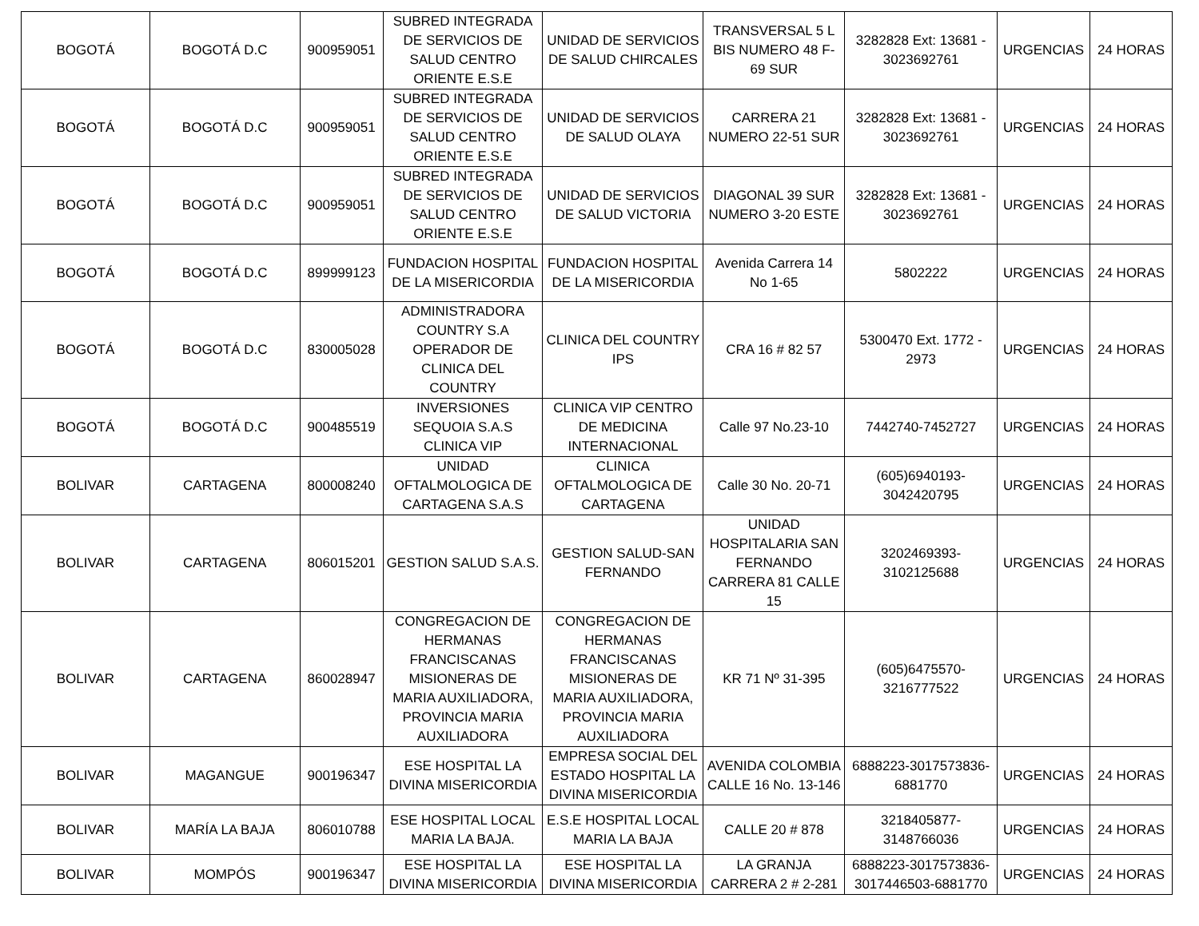| BOGOTÁ | BOGOTÁ D.C | 900959051 | SUBRED INTEGRADA DE SERVICIOS DE SALUD CENTRO ORIENTE E.S.E | UNIDAD DE SERVICIOS DE SALUD CHIRCALES | TRANSVERSAL 5 L BIS NUMERO 48 F-69 SUR | 3282828 Ext: 13681 - 3023692761 | URGENCIAS | 24 HORAS |
| BOGOTÁ | BOGOTÁ D.C | 900959051 | SUBRED INTEGRADA DE SERVICIOS DE SALUD CENTRO ORIENTE E.S.E | UNIDAD DE SERVICIOS DE SALUD OLAYA | CARRERA 21 NUMERO 22-51 SUR | 3282828 Ext: 13681 - 3023692761 | URGENCIAS | 24 HORAS |
| BOGOTÁ | BOGOTÁ D.C | 900959051 | SUBRED INTEGRADA DE SERVICIOS DE SALUD CENTRO ORIENTE E.S.E | UNIDAD DE SERVICIOS DE SALUD VICTORIA | DIAGONAL 39 SUR NUMERO 3-20 ESTE | 3282828 Ext: 13681 - 3023692761 | URGENCIAS | 24 HORAS |
| BOGOTÁ | BOGOTÁ D.C | 899999123 | FUNDACION HOSPITAL DE LA MISERICORDIA | FUNDACION HOSPITAL DE LA MISERICORDIA | Avenida Carrera 14 No 1-65 | 5802222 | URGENCIAS | 24 HORAS |
| BOGOTÁ | BOGOTÁ D.C | 830005028 | ADMINISTRADORA COUNTRY S.A OPERADOR DE CLINICA DEL COUNTRY | CLINICA DEL COUNTRY IPS | CRA 16 # 82 57 | 5300470 Ext. 1772 - 2973 | URGENCIAS | 24 HORAS |
| BOGOTÁ | BOGOTÁ D.C | 900485519 | INVERSIONES SEQUOIA S.A.S CLINICA VIP | CLINICA VIP CENTRO DE MEDICINA INTERNACIONAL | Calle 97 No.23-10 | 7442740-7452727 | URGENCIAS | 24 HORAS |
| BOLIVAR | CARTAGENA | 800008240 | UNIDAD OFTALMOLOGICA DE CARTAGENA S.A.S | CLINICA OFTALMOLOGICA DE CARTAGENA | Calle 30 No. 20-71 | (605)6940193-3042420795 | URGENCIAS | 24 HORAS |
| BOLIVAR | CARTAGENA | 806015201 | GESTION SALUD S.A.S. | GESTION SALUD-SAN FERNANDO | UNIDAD HOSPITALARIA SAN FERNANDO CARRERA 81 CALLE 15 | 3202469393-3102125688 | URGENCIAS | 24 HORAS |
| BOLIVAR | CARTAGENA | 860028947 | CONGREGACION DE HERMANAS FRANCISCANAS MISIONERAS DE MARIA AUXILIADORA, PROVINCIA MARIA AUXILIADORA | CONGREGACION DE HERMANAS FRANCISCANAS MISIONERAS DE MARIA AUXILIADORA, PROVINCIA MARIA AUXILIADORA | KR 71 Nº 31-395 | (605)6475570-3216777522 | URGENCIAS | 24 HORAS |
| BOLIVAR | MAGANGUE | 900196347 | ESE HOSPITAL LA DIVINA MISERICORDIA | EMPRESA SOCIAL DEL ESTADO HOSPITAL LA DIVINA MISERICORDIA | AVENIDA COLOMBIA CALLE 16 No. 13-146 | 6888223-3017573836-6881770 | URGENCIAS | 24 HORAS |
| BOLIVAR | MARÍA LA BAJA | 806010788 | ESE HOSPITAL LOCAL MARIA LA BAJA. | E.S.E HOSPITAL LOCAL MARIA LA BAJA | CALLE 20 # 878 | 3218405877-3148766036 | URGENCIAS | 24 HORAS |
| BOLIVAR | MOMPÓS | 900196347 | ESE HOSPITAL LA DIVINA MISERICORDIA | ESE HOSPITAL LA DIVINA MISERICORDIA | LA GRANJA CARRERA 2 # 2-281 | 6888223-3017573836-3017446503-6881770 | URGENCIAS | 24 HORAS |